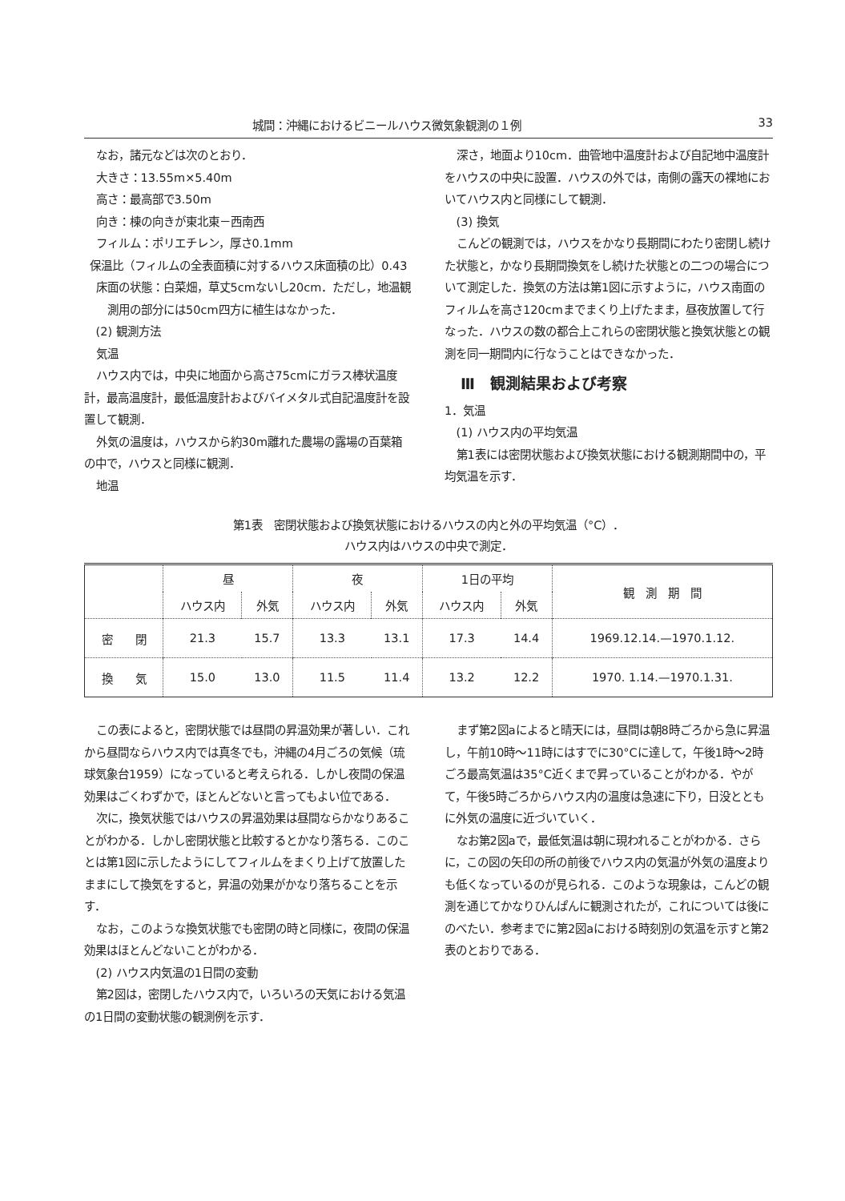城間：沖縄におけるビニールハウス微気象観測の１例 33
なお，諸元などは次のとおり．
大きさ：13.55m×5.40m
高さ：最高部で3.50m
向き：棟の向きが東北東－西南西
フィルム：ポリエチレン，厚さ0.1mm
保温比（フィルムの全表面積に対するハウス床面積の比）0.43
床面の状態：白菜畑，草丈5cmないし20cm．ただし，地温観測用の部分には50cm四方に植生はなかった．
(2) 観測方法
気温
ハウス内では，中央に地面から高さ75cmにガラス棒状温度計，最高温度計，最低温度計およびバイメタル式自記温度計を設置して観測．
外気の温度は，ハウスから約30m離れた農場の露場の百葉箱の中で，ハウスと同様に観測．
地温
深さ，地面より10cm．曲管地中温度計および自記地中温度計をハウスの中央に設置．ハウスの外では，南側の露天の裸地においてハウス内と同様にして観測．
(3) 換気
こんどの観測では，ハウスをかなり長期間にわたり密閉し続けた状態と，かなり長期間換気をし続けた状態との二つの場合について測定した．換気の方法は第1図に示すように，ハウス南面のフィルムを高さ120cmまでまくり上げたまま，昼夜放置して行なった．ハウスの数の都合上これらの密閉状態と換気状態との観測を同一期間内に行なうことはできなかった．
Ⅲ　観測結果および考察
1．気温
(1) ハウス内の平均気温
第1表には密閉状態および換気状態における観測期間中の，平均気温を示す．
第1表　密閉状態および換気状態におけるハウスの内と外の平均気温（°C）．
ハウス内はハウスの中央で測定．
| | 昼 | | 夜 | | 1日の平均 | | 観 測 期 間 |
| --- | --- | --- | --- | --- | --- | --- | --- |
| | ハウス内 | 外気 | ハウス内 | 外気 | ハウス内 | 外気 | |
| 密 閉 | 21.3 | 15.7 | 13.3 | 13.1 | 17.3 | 14.4 | 1969.12.14.—1970.1.12. |
| 換 気 | 15.0 | 13.0 | 11.5 | 11.4 | 13.2 | 12.2 | 1970. 1.14.—1970.1.31. |
この表によると，密閉状態では昼間の昇温効果が著しい．これから昼間ならハウス内では真冬でも，沖縄の4月ごろの気候（琉球気象台1959）になっていると考えられる．しかし夜間の保温効果はごくわずかで，ほとんどないと言ってもよい位である．
次に，換気状態ではハウスの昇温効果は昼間ならかなりあることがわかる．しかし密閉状態と比較するとかなり落ちる．このことは第1図に示したようにしてフィルムをまくり上げて放置したままにして換気をすると，昇温の効果がかなり落ちることを示す．
なお，このような換気状態でも密閉の時と同様に，夜間の保温効果はほとんどないことがわかる．
(2) ハウス内気温の1日間の変動
第2図は，密閉したハウス内で，いろいろの天気における気温の1日間の変動状態の観測例を示す．
まず第2図aによると晴天には，昼間は朝8時ごろから急に昇温し，午前10時～11時にはすでに30°Cに達して，午後1時～2時ごろ最高気温は35°C近くまで昇っていることがわかる．やがて，午後5時ごろからハウス内の温度は急速に下り，日没とともに外気の温度に近づいていく．
なお第2図aで，最低気温は朝に現われることがわかる．さらに，この図の矢印の所の前後でハウス内の気温が外気の温度よりも低くなっているのが見られる．このような現象は，こんどの観測を通じてかなりひんぱんに観測されたが，これについては後にのべたい．参考までに第2図aにおける時刻別の気温を示すと第2表のとおりである．